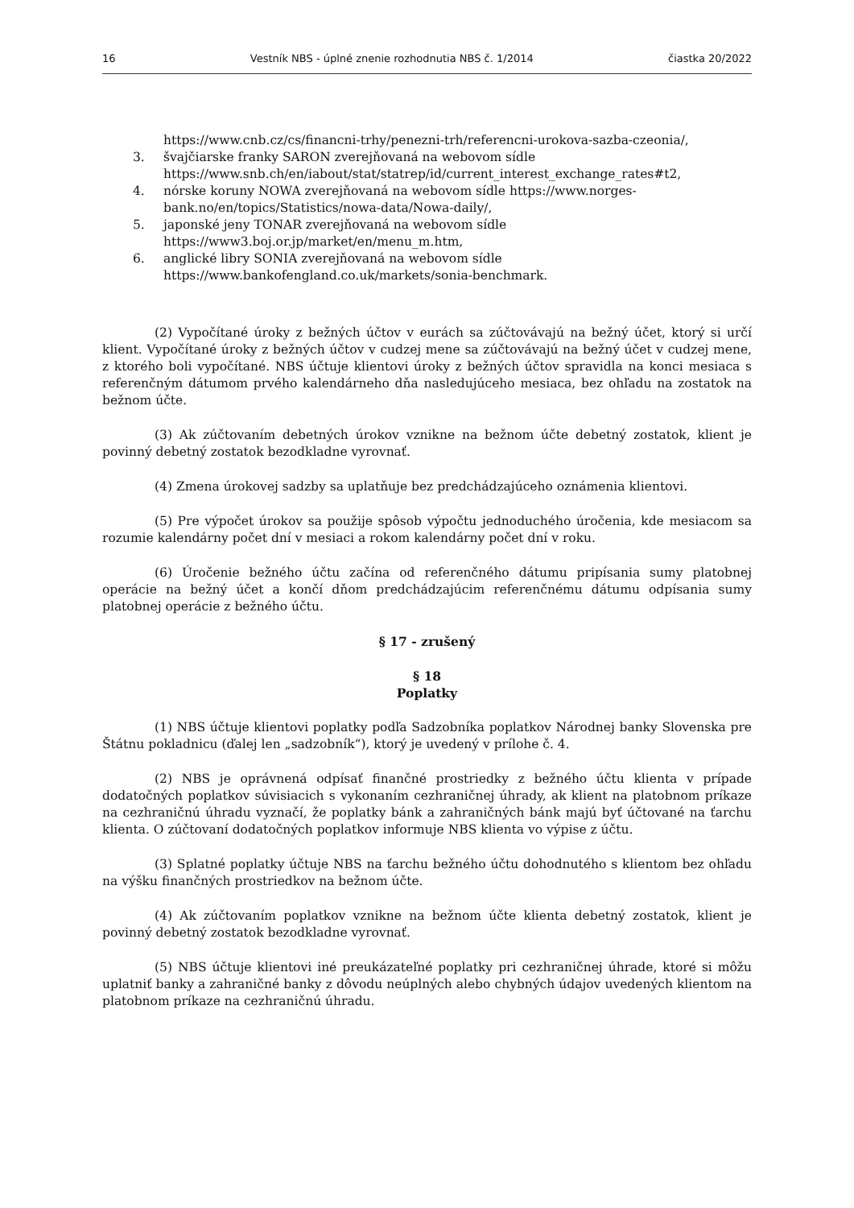16 Vestník NBS - úplné znenie rozhodnutia NBS č. 1/2014 čiastka 20/2022
https://www.cnb.cz/cs/financni-trhy/penezni-trh/referencni-urokova-sazba-czeonia/,
3. švajčiarske franky SARON zverejňovaná na webovom sídle https://www.snb.ch/en/iabout/stat/statrep/id/current_interest_exchange_rates#t2,
4. nórske koruny NOWA zverejňovaná na webovom sídle https://www.norges-bank.no/en/topics/Statistics/nowa-data/Nowa-daily/,
5. japonské jeny TONAR zverejňovaná na webovom sídle https://www3.boj.or.jp/market/en/menu_m.htm,
6. anglické libry SONIA zverejňovaná na webovom sídle https://www.bankofengland.co.uk/markets/sonia-benchmark.
(2) Vypočítané úroky z bežných účtov v eurách sa zúčtovávajú na bežný účet, ktorý si určí klient. Vypočítané úroky z bežných účtov v cudzej mene sa zúčtovávajú na bežný účet v cudzej mene, z ktorého boli vypočítané. NBS účtuje klientovi úroky z bežných účtov spravidla na konci mesiaca s referenčným dátumom prvého kalendárneho dňa nasledujúceho mesiaca, bez ohľadu na zostatok na bežnom účte.
(3) Ak zúčtovaním debetných úrokov vznikne na bežnom účte debetný zostatok, klient je povinný debetný zostatok bezodkladne vyrovnať.
(4) Zmena úrokovej sadzby sa uplatňuje bez predchádzajúceho oznámenia klientovi.
(5) Pre výpočet úrokov sa použije spôsob výpočtu jednoduchého úročenia, kde mesiacom sa rozumie kalendárny počet dní v mesiaci a rokom kalendárny počet dní v roku.
(6) Úročenie bežného účtu začína od referenčného dátumu pripísania sumy platobnej operácie na bežný účet a končí dňom predchádzajúcim referenčnému dátumu odpísania sumy platobnej operácie z bežného účtu.
§ 17 - zrušený
§ 18
Poplatky
(1) NBS účtuje klientovi poplatky podľa Sadzobníka poplatkov Národnej banky Slovenska pre Štátnu pokladnicu (ďalej len „sadzobník“), ktorý je uvedený v prílohe č. 4.
(2) NBS je oprávnená odpísať finančné prostriedky z bežného účtu klienta v prípade dodatočných poplatkov súvisiacich s vykonaním cezhraničnej úhrady, ak klient na platobnom príkaze na cezhraničnú úhradu vyznačí, že poplatky bánk a zahraničných bánk majú byť účtované na ťarchu klienta. O zúčtovaní dodatočných poplatkov informuje NBS klienta vo výpise z účtu.
(3) Splatné poplatky účtuje NBS na ťarchu bežného účtu dohodnutého s klientom bez ohľadu na výšku finančných prostriedkov na bežnom účte.
(4) Ak zúčtovaním poplatkov vznikne na bežnom účte klienta debetný zostatok, klient je povinný debetný zostatok bezodkladne vyrovnať.
(5) NBS účtuje klientovi iné preukázateľné poplatky pri cezhraničnej úhrade, ktoré si môžu uplatniť banky a zahraničné banky z dôvodu neúplných alebo chybných údajov uvedených klientom na platobnom príkaze na cezhraničnú úhradu.